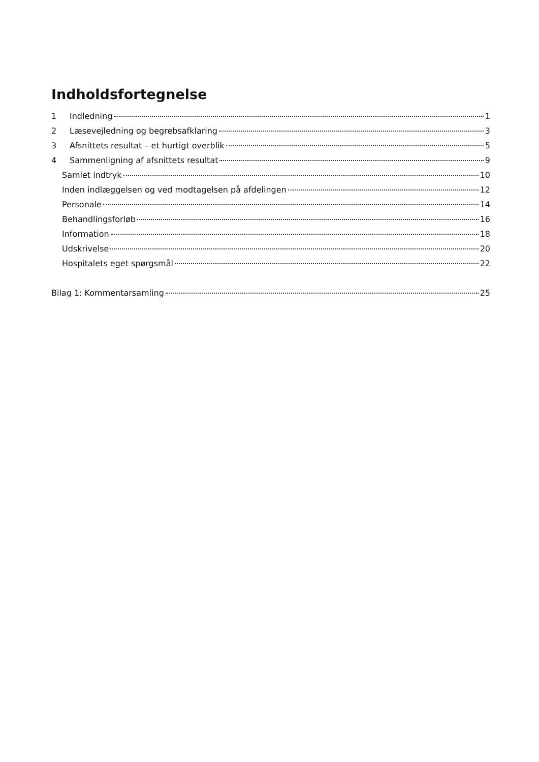Indholdsfortegnelse
1 Indledning 1
2 Læsevejledning og begrebsafklaring 3
3 Afsnittets resultat – et hurtigt overblik 5
4 Sammenligning af afsnittets resultat 9
Samlet indtryk 10
Inden indlæggelsen og ved modtagelsen på afdelingen 12
Personale 14
Behandlingsforløb 16
Information 18
Udskrivelse 20
Hospitalets eget spørgsmål 22
Bilag 1: Kommentarsamling 25